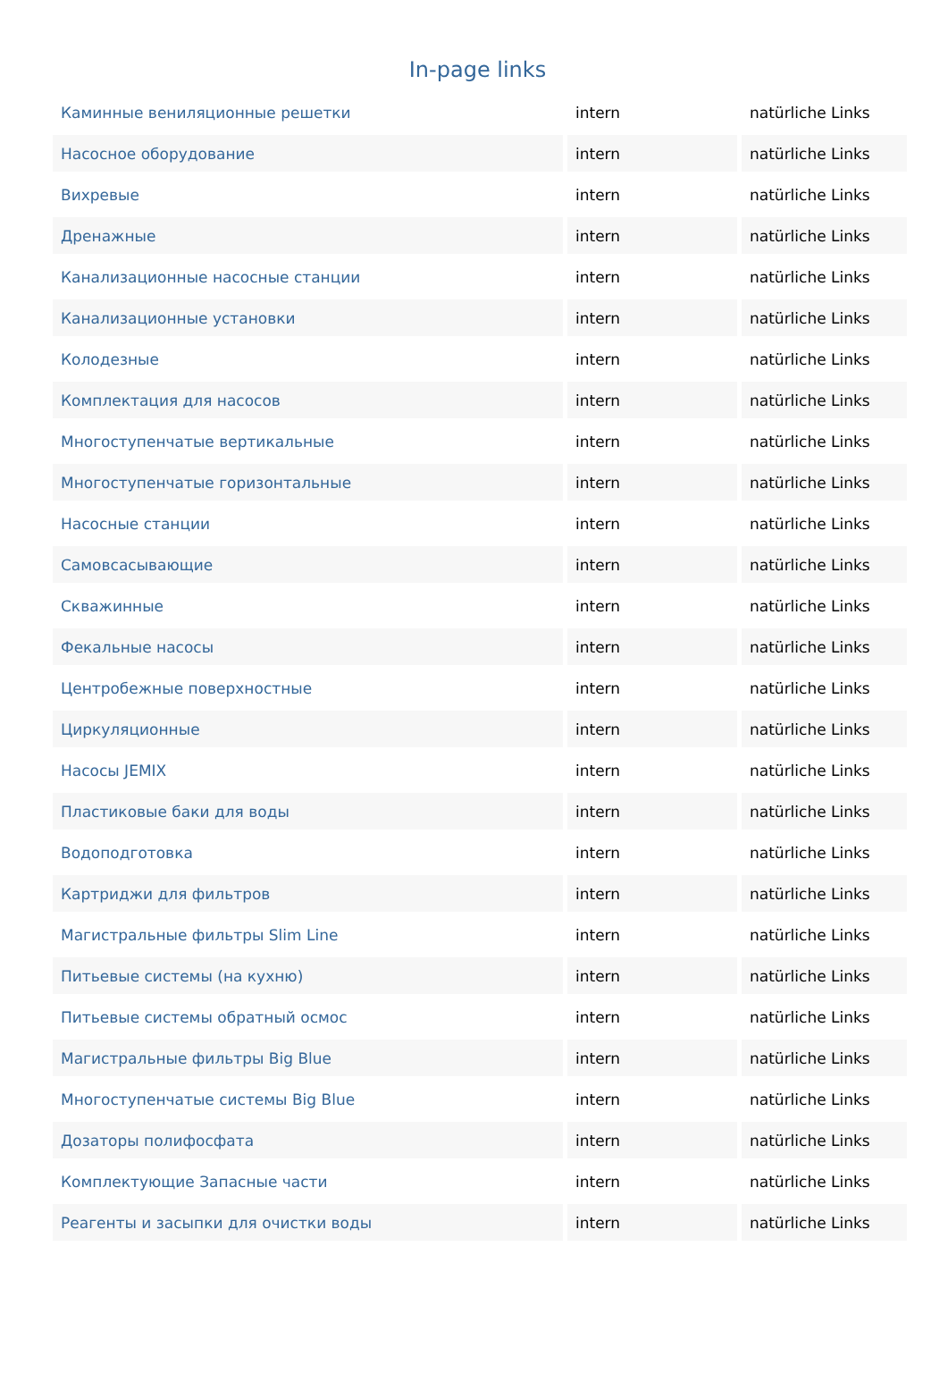In-page links
| Каминные вениляционные решетки | intern | natürliche Links |
| Насосное оборудование | intern | natürliche Links |
| Вихревые | intern | natürliche Links |
| Дренажные | intern | natürliche Links |
| Канализационные насосные станции | intern | natürliche Links |
| Канализационные установки | intern | natürliche Links |
| Колодезные | intern | natürliche Links |
| Комплектация для насосов | intern | natürliche Links |
| Многоступенчатые вертикальные | intern | natürliche Links |
| Многоступенчатые горизонтальные | intern | natürliche Links |
| Насосные станции | intern | natürliche Links |
| Самовсасывающие | intern | natürliche Links |
| Скважинные | intern | natürliche Links |
| Фекальные насосы | intern | natürliche Links |
| Центробежные поверхностные | intern | natürliche Links |
| Циркуляционные | intern | natürliche Links |
| Насосы JEMIX | intern | natürliche Links |
| Пластиковые баки для воды | intern | natürliche Links |
| Водоподготовка | intern | natürliche Links |
| Картриджи для фильтров | intern | natürliche Links |
| Магистральные фильтры Slim Line | intern | natürliche Links |
| Питьевые системы (на кухню) | intern | natürliche Links |
| Питьевые системы обратный осмос | intern | natürliche Links |
| Магистральные фильтры Big Blue | intern | natürliche Links |
| Многоступенчатые системы Big Blue | intern | natürliche Links |
| Дозаторы полифосфата | intern | natürliche Links |
| Комплектующие Запасные части | intern | natürliche Links |
| Реагенты и засыпки для очистки воды | intern | natürliche Links |